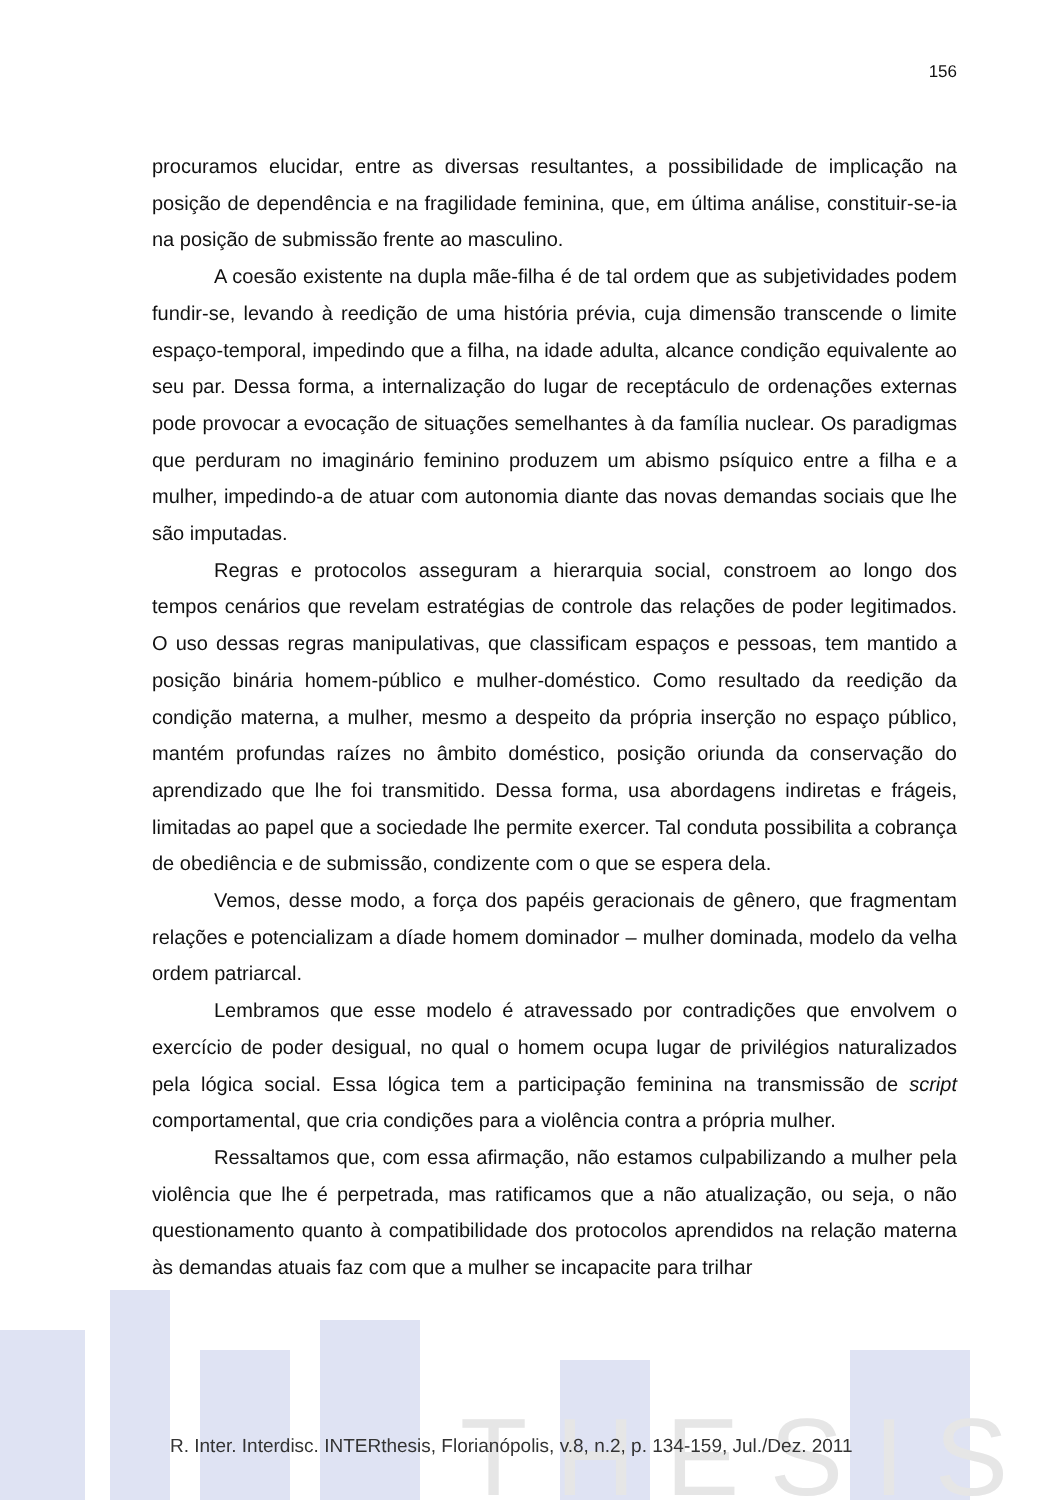T H E S I S
156
procuramos elucidar, entre as diversas resultantes, a possibilidade de implicação na posição de dependência e na fragilidade feminina, que, em última análise, constituir-se-ia na posição de submissão frente ao masculino.
A coesão existente na dupla mãe-filha é de tal ordem que as subjetividades podem fundir-se, levando à reedição de uma história prévia, cuja dimensão transcende o limite espaço-temporal, impedindo que a filha, na idade adulta, alcance condição equivalente ao seu par. Dessa forma, a internalização do lugar de receptáculo de ordenações externas pode provocar a evocação de situações semelhantes à da família nuclear. Os paradigmas que perduram no imaginário feminino produzem um abismo psíquico entre a filha e a mulher, impedindo-a de atuar com autonomia diante das novas demandas sociais que lhe são imputadas.
Regras e protocolos asseguram a hierarquia social, constroem ao longo dos tempos cenários que revelam estratégias de controle das relações de poder legitimados. O uso dessas regras manipulativas, que classificam espaços e pessoas, tem mantido a posição binária homem-público e mulher-doméstico. Como resultado da reedição da condição materna, a mulher, mesmo a despeito da própria inserção no espaço público, mantém profundas raízes no âmbito doméstico, posição oriunda da conservação do aprendizado que lhe foi transmitido. Dessa forma, usa abordagens indiretas e frágeis, limitadas ao papel que a sociedade lhe permite exercer. Tal conduta possibilita a cobrança de obediência e de submissão, condizente com o que se espera dela.
Vemos, desse modo, a força dos papéis geracionais de gênero, que fragmentam relações e potencializam a díade homem dominador – mulher dominada, modelo da velha ordem patriarcal.
Lembramos que esse modelo é atravessado por contradições que envolvem o exercício de poder desigual, no qual o homem ocupa lugar de privilégios naturalizados pela lógica social. Essa lógica tem a participação feminina na transmissão de script comportamental, que cria condições para a violência contra a própria mulher.
Ressaltamos que, com essa afirmação, não estamos culpabilizando a mulher pela violência que lhe é perpetrada, mas ratificamos que a não atualização, ou seja, o não questionamento quanto à compatibilidade dos protocolos aprendidos na relação materna às demandas atuais faz com que a mulher se incapacite para trilhar
R. Inter. Interdisc. INTERthesis, Florianópolis, v.8, n.2, p. 134-159, Jul./Dez. 2011